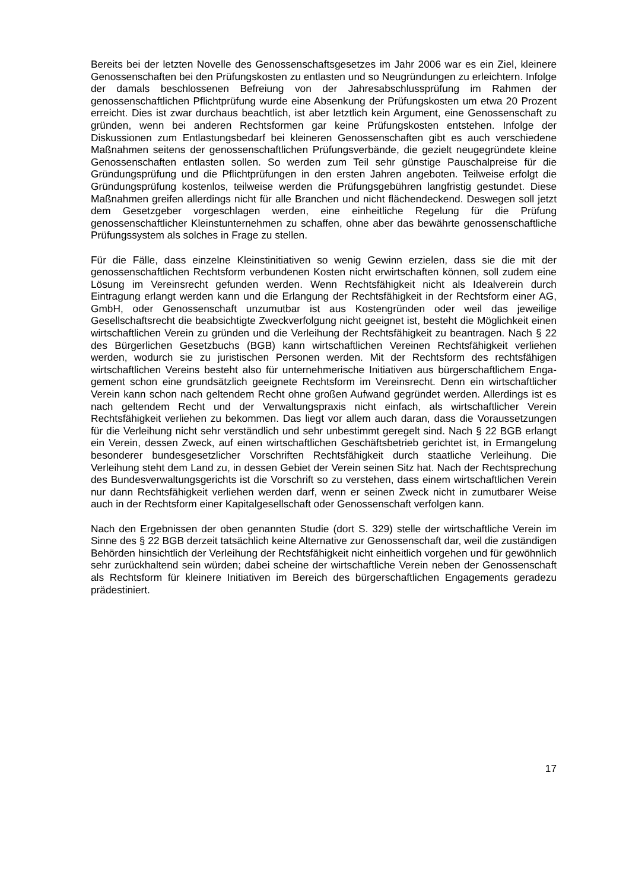Bereits bei der letzten Novelle des Genossenschaftsgesetzes im Jahr 2006 war es ein Ziel, kleinere Genossenschaften bei den Prüfungskosten zu entlasten und so Neugrün­dungen zu erleichtern. Infolge der damals beschlossenen Befreiung von der Jahresab­schlussprüfung im Rahmen der genossenschaftlichen Pflichtprüfung wurde eine Absen­kung der Prüfungskosten um etwa 20 Prozent erreicht. Dies ist zwar durchaus beachtlich, ist aber letztlich kein Argument, eine Genossenschaft zu gründen, wenn bei anderen Rechtsformen gar keine Prüfungskosten entstehen. Infolge der Diskussionen zum Entlas­tungsbedarf bei kleineren Genossenschaften gibt es auch verschiedene Maßnahmen sei­tens der genossenschaftlichen Prüfungsverbände, die gezielt neugegründete kleine Ge­nossenschaften entlasten sollen. So werden zum Teil sehr günstige Pauschalpreise für die Gründungsprüfung und die Pflichtprüfungen in den ersten Jahren angeboten. Teilwei­se erfolgt die Gründungsprüfung kostenlos, teilweise werden die Prüfungsgebühren lang­fristig gestundet. Diese Maßnahmen greifen allerdings nicht für alle Branchen und nicht flächendeckend. Deswegen soll jetzt dem Gesetzgeber vorgeschlagen werden, eine ein­heitliche Regelung für die Prüfung genossenschaftlicher Kleinstunternehmen zu schaffen, ohne aber das bewährte genossenschaftliche Prüfungssystem als solches in Frage zu stellen.
Für die Fälle, dass einzelne Kleinstinitiativen so wenig Gewinn erzielen, dass sie die mit der genossenschaftlichen Rechtsform verbundenen Kosten nicht erwirtschaften können, soll zudem eine Lösung im Vereinsrecht gefunden werden. Wenn Rechtsfähigkeit nicht als Idealverein durch Eintragung erlangt werden kann und die Erlangung der Rechtsfähig­keit in der Rechtsform einer AG, GmbH, oder Genossenschaft unzumutbar ist aus Kos­tengründen oder weil das jeweilige Gesellschaftsrecht die beabsichtigte Zweckverfolgung nicht geeignet ist, besteht die Möglichkeit einen wirtschaftlichen Verein zu gründen und die Verleihung der Rechtsfähigkeit zu beantragen. Nach § 22 des Bürgerlichen Gesetz­buchs (BGB) kann wirtschaftlichen Vereinen Rechtsfähigkeit verliehen werden, wodurch sie zu juristischen Personen werden. Mit der Rechtsform des rechtsfähigen wirtschaftli­chen Vereins besteht also für unternehmerische Initiativen aus bürgerschaftlichem Enga­gement schon eine grundsätzlich geeignete Rechtsform im Vereinsrecht. Denn ein wirt­schaftlicher Verein kann schon nach geltendem Recht ohne großen Aufwand gegründet werden. Allerdings ist es nach geltendem Recht und der Verwaltungspraxis nicht einfach, als wirtschaftlicher Verein Rechtsfähigkeit verliehen zu bekommen. Das liegt vor allem auch daran, dass die Voraussetzungen für die Verleihung nicht sehr verständlich und sehr unbestimmt geregelt sind. Nach § 22 BGB erlangt ein Verein, dessen Zweck, auf einen wirtschaftlichen Geschäftsbetrieb gerichtet ist, in Ermangelung besonderer bundesgesetz­licher Vorschriften Rechtsfähigkeit durch staatliche Verleihung. Die Verleihung steht dem Land zu, in dessen Gebiet der Verein seinen Sitz hat. Nach der Rechtsprechung des Bundesverwaltungsgerichts ist die Vorschrift so zu verstehen, dass einem wirtschaftlichen Verein nur dann Rechtsfähigkeit verliehen werden darf, wenn er seinen Zweck nicht in zumutbarer Weise auch in der Rechtsform einer Kapitalgesellschaft oder Genossenschaft verfolgen kann.
Nach den Ergebnissen der oben genannten Studie (dort S. 329) stelle der wirtschaftliche Verein im Sinne des § 22 BGB derzeit tatsächlich keine Alternative zur Genossenschaft dar, weil die zuständigen Behörden hinsichtlich der Verleihung der Rechtsfähigkeit nicht einheitlich vorgehen und für gewöhnlich sehr zurückhaltend sein würden; dabei scheine der wirtschaftliche Verein neben der Genossenschaft als Rechtsform für kleinere Initiati­ven im Bereich des bürgerschaftlichen Engagements geradezu prädestiniert.
17